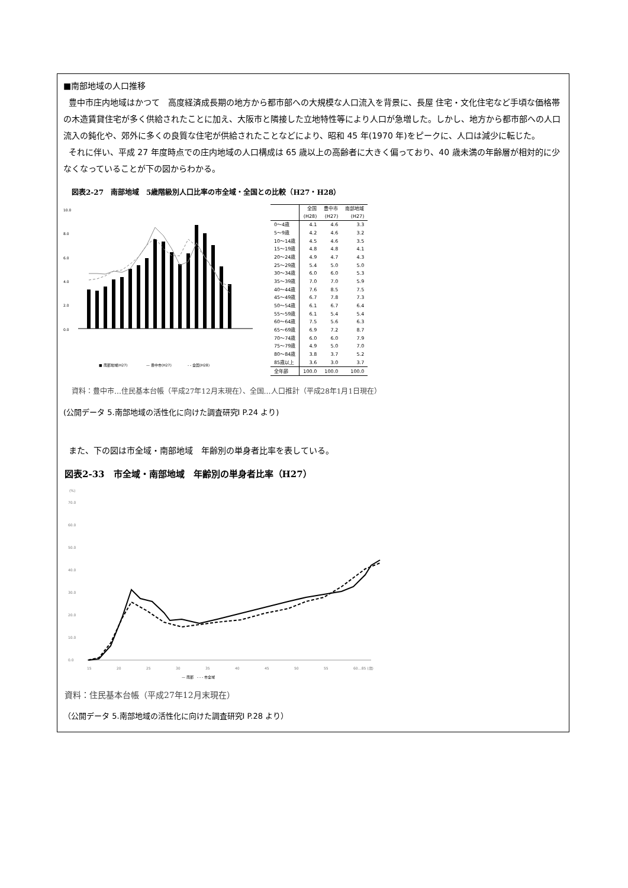■南部地域の人口推移
豊中市庄内地域はかつて　高度経済成長期の地方から都市部への大規模な人口流入を背景に、長屋 住宅・文化住宅など手頃な価格帯の木造賃貸住宅が多く供給されたことに加え、大阪市と隣接した立地特性等により人口が急増した。しかし、地方から都市部への人口流入の鈍化や、郊外に多くの良質な住宅が供給されたことなどにより、昭和 45 年(1970 年)をピークに、人口は減少に転じた。
それに伴い、平成 27 年度時点での庄内地域の人口構成は 65 歳以上の高齢者に大きく偏っており、40 歳未満の年齢層が相対的に少なくなっていることが下の図からわかる。
図表2-27　南部地域　5歳階級別人口比率の市全域・全国との比較（H27・H28）
10.0
8.0
6.0
4.0
2.0
0.0
■ 南部地域(H27)
— 豊中市(H27)
- - 全国(H28)
| | 全国 (H28) | 豊中市 (H27) | 南部地域 (H27) |
| --- | --- | --- | --- |
| 0～4歳 | 4.1 | 4.6 | 3.3 |
| 5～9歳 | 4.2 | 4.6 | 3.2 |
| 10～14歳 | 4.5 | 4.6 | 3.5 |
| 15～19歳 | 4.8 | 4.8 | 4.1 |
| 20～24歳 | 4.9 | 4.7 | 4.3 |
| 25～29歳 | 5.4 | 5.0 | 5.0 |
| 30～34歳 | 6.0 | 6.0 | 5.3 |
| 35～39歳 | 7.0 | 7.0 | 5.9 |
| 40～44歳 | 7.6 | 8.5 | 7.5 |
| 45～49歳 | 6.7 | 7.8 | 7.3 |
| 50～54歳 | 6.1 | 6.7 | 6.4 |
| 55～59歳 | 6.1 | 5.4 | 5.4 |
| 60～64歳 | 7.5 | 5.6 | 6.3 |
| 65～69歳 | 6.9 | 7.2 | 8.7 |
| 70～74歳 | 6.0 | 6.0 | 7.9 |
| 75～79歳 | 4.9 | 5.0 | 7.0 |
| 80～84歳 | 3.8 | 3.7 | 5.2 |
| 85歳以上 | 3.6 | 3.0 | 3.7 |
| 全年齢 | 100.0 | 100.0 | 100.0 |
資料：豊中市…住民基本台帳（平成27年12月末現在）、全国…人口推計（平成28年1月1日現在）
(公開データ 5.南部地域の活性化に向けた調査研究Ⅰ P.24 より)
また、下の図は市全域・南部地域　年齢別の単身者比率を表している。
図表2-33　市全域・南部地域　年齢別の単身者比率（H27）
(%)
70.0
60.0
50.0
40.0
30.0
20.0
10.0
0.0
15
20
25
30
35
40
45
50
55
60…85 (歳)
— 南部　- - - 市全域
資料：住民基本台帳（平成27年12月末現在）
（公開データ 5.南部地域の活性化に向けた調査研究Ⅰ P.28 より）